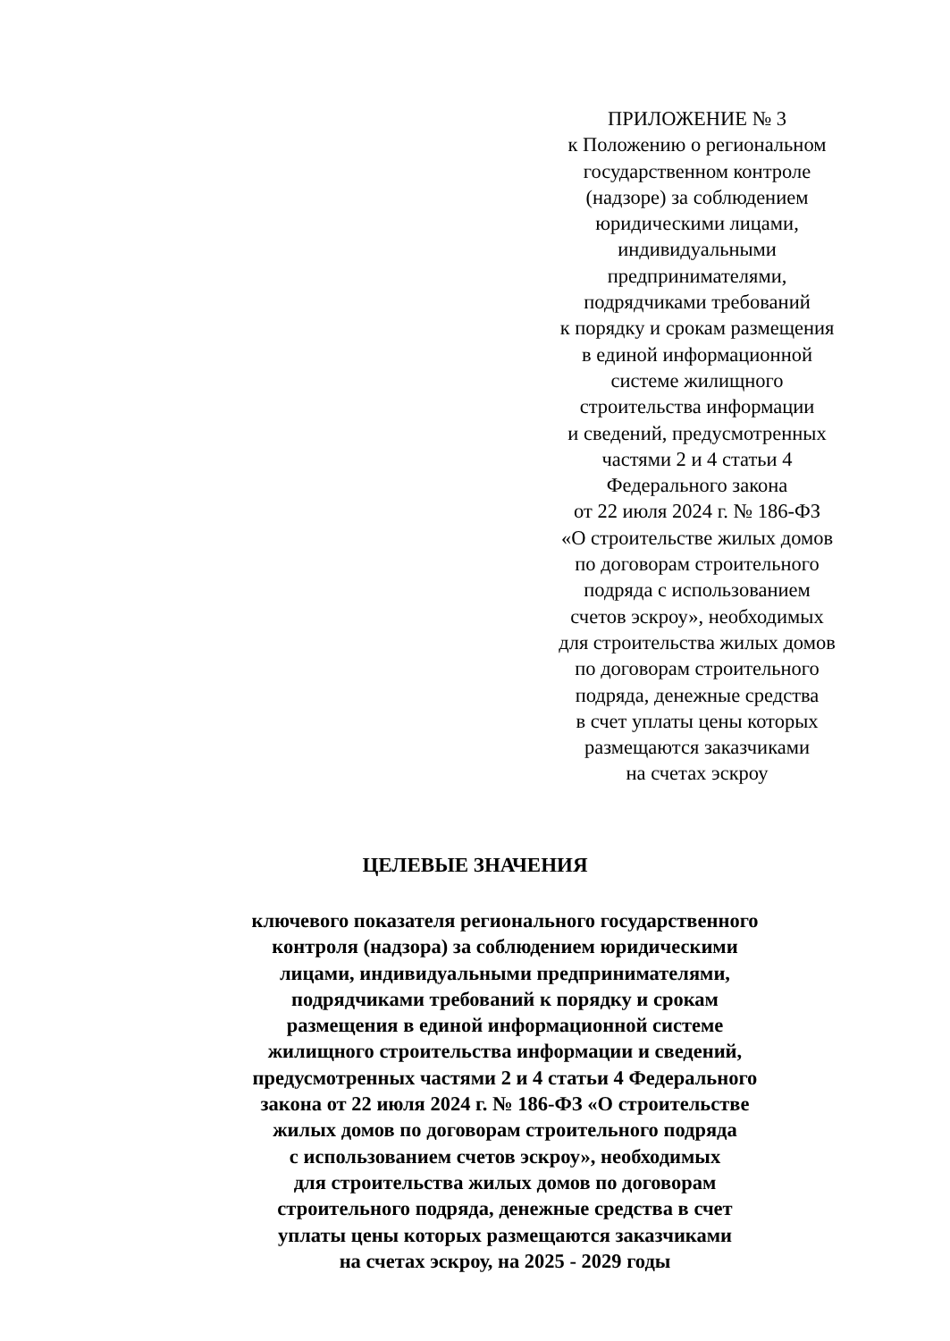ПРИЛОЖЕНИЕ № 3
к Положению о региональном
государственном контроле
(надзоре) за соблюдением
юридическими лицами,
индивидуальными
предпринимателями,
подрядчиками требований
к порядку и срокам размещения
в единой информационной
системе жилищного
строительства информации
и сведений, предусмотренных
частями 2 и 4 статьи 4
Федерального закона
от 22 июля 2024 г. № 186-ФЗ
«О строительстве жилых домов
по договорам строительного
подряда с использованием
счетов эскроу», необходимых
для строительства жилых домов
по договорам строительного
подряда, денежные средства
в счет уплаты цены которых
размещаются заказчиками
на счетах эскроу
ЦЕЛЕВЫЕ ЗНАЧЕНИЯ
ключевого показателя регионального государственного
контроля (надзора) за соблюдением юридическими
лицами, индивидуальными предпринимателями,
подрядчиками требований к порядку и срокам
размещения в единой информационной системе
жилищного строительства информации и сведений,
предусмотренных частями 2 и 4 статьи 4 Федерального
закона от 22 июля 2024 г. № 186-ФЗ «О строительстве
жилых домов по договорам строительного подряда
с использованием счетов эскроу», необходимых
для строительства жилых домов по договорам
строительного подряда, денежные средства в счет
уплаты цены которых размещаются заказчиками
на счетах эскроу, на 2025 - 2029 годы